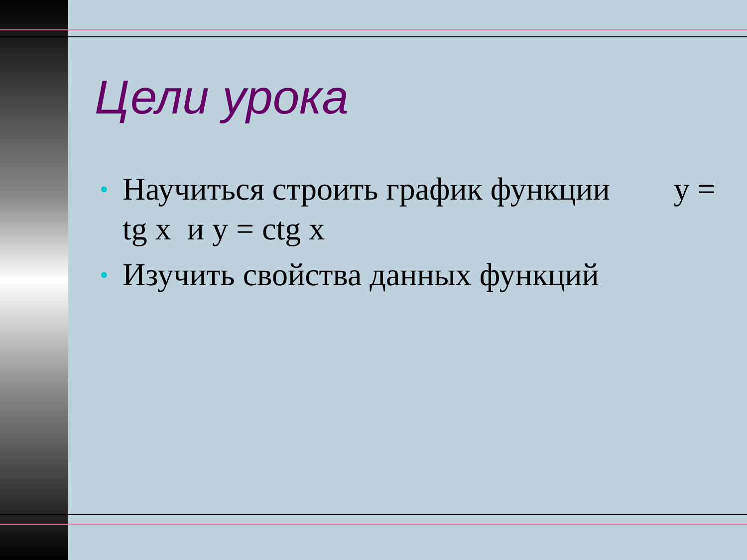Цели урока
• Научиться строить график функции у = tg x и у = ctg x
• Изучить свойства данных функций